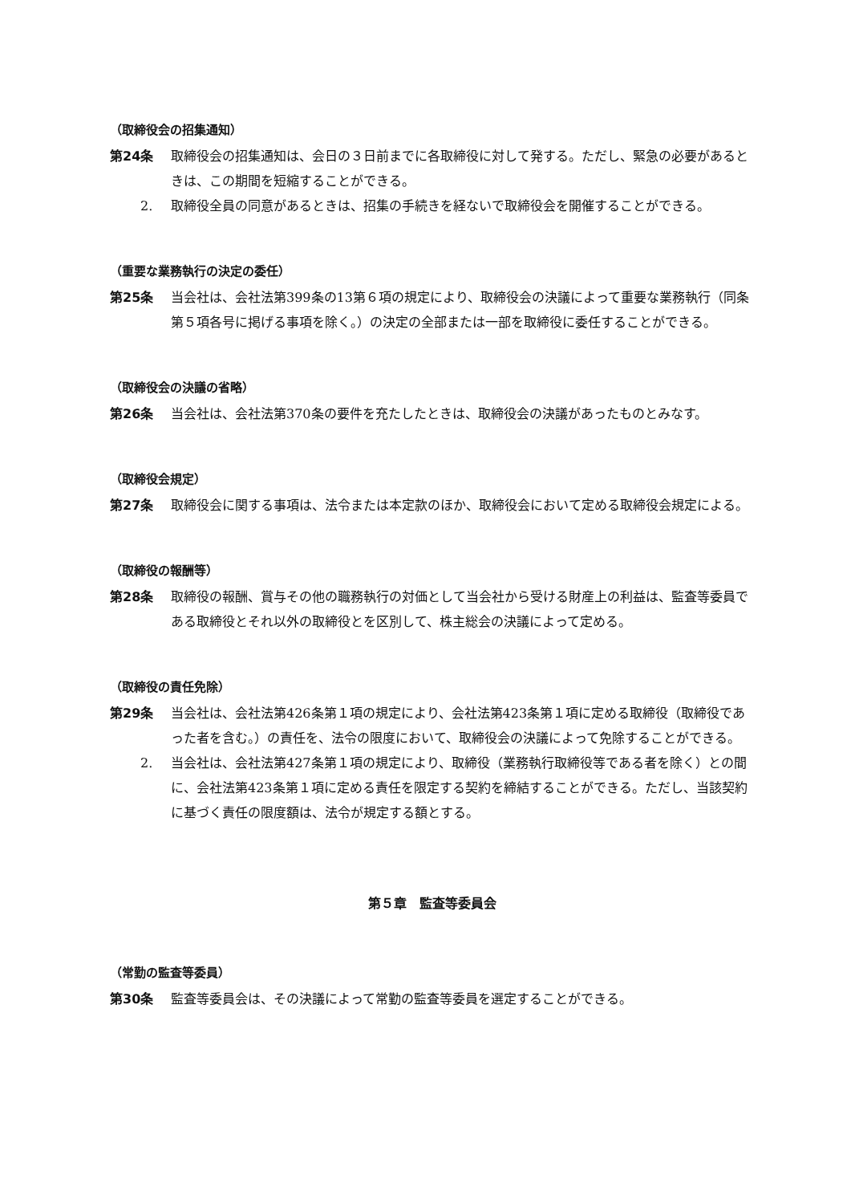（取締役会の招集通知）
第24条 取締役会の招集通知は、会日の３日前までに各取締役に対して発する。ただし、緊急の必要があるときは、この期間を短縮することができる。
2. 取締役全員の同意があるときは、招集の手続きを経ないで取締役会を開催することができる。
（重要な業務執行の決定の委任）
第25条 当会社は、会社法第399条の13第６項の規定により、取締役会の決議によって重要な業務執行（同条第５項各号に掲げる事項を除く。）の決定の全部または一部を取締役に委任することができる。
（取締役会の決議の省略）
第26条 当会社は、会社法第370条の要件を充たしたときは、取締役会の決議があったものとみなす。
（取締役会規定）
第27条 取締役会に関する事項は、法令または本定款のほか、取締役会において定める取締役会規定による。
（取締役の報酬等）
第28条 取締役の報酬、賞与その他の職務執行の対価として当会社から受ける財産上の利益は、監査等委員である取締役とそれ以外の取締役とを区別して、株主総会の決議によって定める。
（取締役の責任免除）
第29条 当会社は、会社法第426条第１項の規定により、会社法第423条第１項に定める取締役（取締役であった者を含む。）の責任を、法令の限度において、取締役会の決議によって免除することができる。
2. 当会社は、会社法第427条第１項の規定により、取締役（業務執行取締役等である者を除く）との間に、会社法第423条第１項に定める責任を限定する契約を締結することができる。ただし、当該契約に基づく責任の限度額は、法令が規定する額とする。
第５章　監査等委員会
（常勤の監査等委員）
第30条 監査等委員会は、その決議によって常勤の監査等委員を選定することができる。